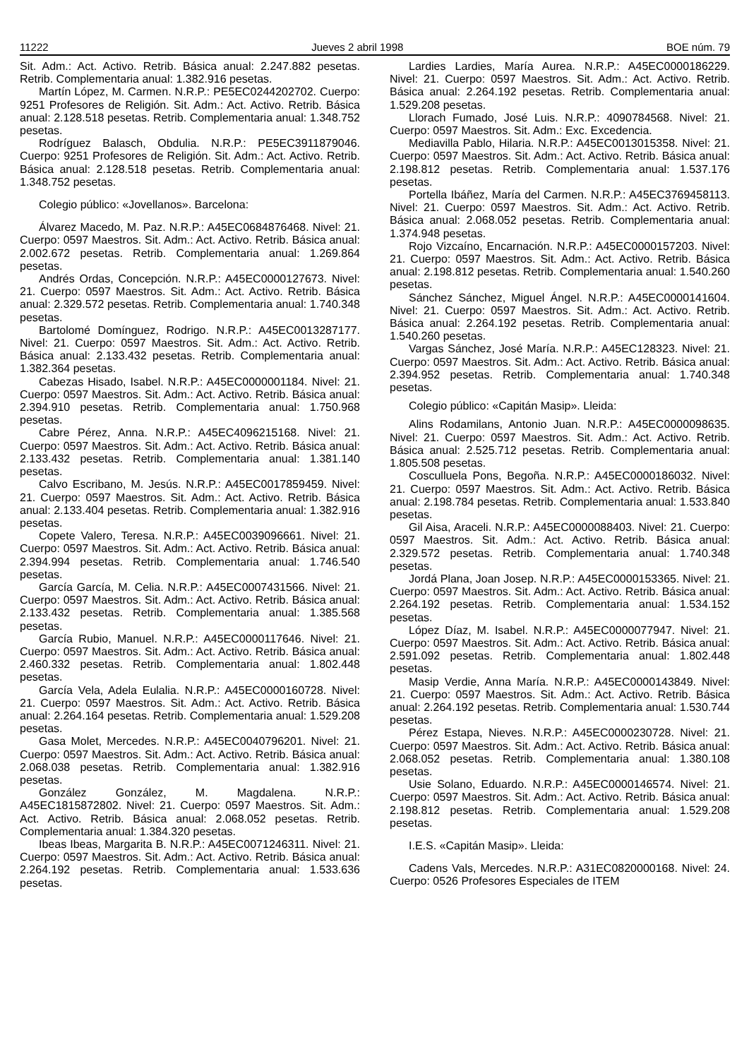11222 Jueves 2 abril 1998 BOE núm. 79
Sit. Adm.: Act. Activo. Retrib. Básica anual: 2.247.882 pesetas. Retrib. Complementaria anual: 1.382.916 pesetas.
Martín López, M. Carmen. N.R.P.: PE5EC0244202702. Cuerpo: 9251 Profesores de Religión. Sit. Adm.: Act. Activo. Retrib. Básica anual: 2.128.518 pesetas. Retrib. Complementaria anual: 1.348.752 pesetas.
Rodríguez Balasch, Obdulia. N.R.P.: PE5EC3911879046. Cuerpo: 9251 Profesores de Religión. Sit. Adm.: Act. Activo. Retrib. Básica anual: 2.128.518 pesetas. Retrib. Complementaria anual: 1.348.752 pesetas.
Colegio público: «Jovellanos». Barcelona:
Álvarez Macedo, M. Paz. N.R.P.: A45EC0684876468. Nivel: 21. Cuerpo: 0597 Maestros. Sit. Adm.: Act. Activo. Retrib. Básica anual: 2.002.672 pesetas. Retrib. Complementaria anual: 1.269.864 pesetas.
Andrés Ordas, Concepción. N.R.P.: A45EC0000127673. Nivel: 21. Cuerpo: 0597 Maestros. Sit. Adm.: Act. Activo. Retrib. Básica anual: 2.329.572 pesetas. Retrib. Complementaria anual: 1.740.348 pesetas.
Bartolomé Domínguez, Rodrigo. N.R.P.: A45EC0013287177. Nivel: 21. Cuerpo: 0597 Maestros. Sit. Adm.: Act. Activo. Retrib. Básica anual: 2.133.432 pesetas. Retrib. Complementaria anual: 1.382.364 pesetas.
Cabezas Hisado, Isabel. N.R.P.: A45EC0000001184. Nivel: 21. Cuerpo: 0597 Maestros. Sit. Adm.: Act. Activo. Retrib. Básica anual: 2.394.910 pesetas. Retrib. Complementaria anual: 1.750.968 pesetas.
Cabre Pérez, Anna. N.R.P.: A45EC4096215168. Nivel: 21. Cuerpo: 0597 Maestros. Sit. Adm.: Act. Activo. Retrib. Básica anual: 2.133.432 pesetas. Retrib. Complementaria anual: 1.381.140 pesetas.
Calvo Escribano, M. Jesús. N.R.P.: A45EC0017859459. Nivel: 21. Cuerpo: 0597 Maestros. Sit. Adm.: Act. Activo. Retrib. Básica anual: 2.133.404 pesetas. Retrib. Complementaria anual: 1.382.916 pesetas.
Copete Valero, Teresa. N.R.P.: A45EC0039096661. Nivel: 21. Cuerpo: 0597 Maestros. Sit. Adm.: Act. Activo. Retrib. Básica anual: 2.394.994 pesetas. Retrib. Complementaria anual: 1.746.540 pesetas.
García García, M. Celia. N.R.P.: A45EC0007431566. Nivel: 21. Cuerpo: 0597 Maestros. Sit. Adm.: Act. Activo. Retrib. Básica anual: 2.133.432 pesetas. Retrib. Complementaria anual: 1.385.568 pesetas.
García Rubio, Manuel. N.R.P.: A45EC0000117646. Nivel: 21. Cuerpo: 0597 Maestros. Sit. Adm.: Act. Activo. Retrib. Básica anual: 2.460.332 pesetas. Retrib. Complementaria anual: 1.802.448 pesetas.
García Vela, Adela Eulalia. N.R.P.: A45EC0000160728. Nivel: 21. Cuerpo: 0597 Maestros. Sit. Adm.: Act. Activo. Retrib. Básica anual: 2.264.164 pesetas. Retrib. Complementaria anual: 1.529.208 pesetas.
Gasa Molet, Mercedes. N.R.P.: A45EC0040796201. Nivel: 21. Cuerpo: 0597 Maestros. Sit. Adm.: Act. Activo. Retrib. Básica anual: 2.068.038 pesetas. Retrib. Complementaria anual: 1.382.916 pesetas.
González González, M. Magdalena. N.R.P.: A45EC1815872802. Nivel: 21. Cuerpo: 0597 Maestros. Sit. Adm.: Act. Activo. Retrib. Básica anual: 2.068.052 pesetas. Retrib. Complementaria anual: 1.384.320 pesetas.
Ibeas Ibeas, Margarita B. N.R.P.: A45EC0071246311. Nivel: 21. Cuerpo: 0597 Maestros. Sit. Adm.: Act. Activo. Retrib. Básica anual: 2.264.192 pesetas. Retrib. Complementaria anual: 1.533.636 pesetas.
Lardies Lardies, María Aurea. N.R.P.: A45EC0000186229. Nivel: 21. Cuerpo: 0597 Maestros. Sit. Adm.: Act. Activo. Retrib. Básica anual: 2.264.192 pesetas. Retrib. Complementaria anual: 1.529.208 pesetas.
Llorach Fumado, José Luis. N.R.P.: 4090784568. Nivel: 21. Cuerpo: 0597 Maestros. Sit. Adm.: Exc. Excedencia.
Mediavilla Pablo, Hilaria. N.R.P.: A45EC0013015358. Nivel: 21. Cuerpo: 0597 Maestros. Sit. Adm.: Act. Activo. Retrib. Básica anual: 2.198.812 pesetas. Retrib. Complementaria anual: 1.537.176 pesetas.
Portella Ibáñez, María del Carmen. N.R.P.: A45EC3769458113. Nivel: 21. Cuerpo: 0597 Maestros. Sit. Adm.: Act. Activo. Retrib. Básica anual: 2.068.052 pesetas. Retrib. Complementaria anual: 1.374.948 pesetas.
Rojo Vizcaíno, Encarnación. N.R.P.: A45EC0000157203. Nivel: 21. Cuerpo: 0597 Maestros. Sit. Adm.: Act. Activo. Retrib. Básica anual: 2.198.812 pesetas. Retrib. Complementaria anual: 1.540.260 pesetas.
Sánchez Sánchez, Miguel Ángel. N.R.P.: A45EC0000141604. Nivel: 21. Cuerpo: 0597 Maestros. Sit. Adm.: Act. Activo. Retrib. Básica anual: 2.264.192 pesetas. Retrib. Complementaria anual: 1.540.260 pesetas.
Vargas Sánchez, José María. N.R.P.: A45EC128323. Nivel: 21. Cuerpo: 0597 Maestros. Sit. Adm.: Act. Activo. Retrib. Básica anual: 2.394.952 pesetas. Retrib. Complementaria anual: 1.740.348 pesetas.
Colegio público: «Capitán Masip». Lleida:
Alins Rodamilans, Antonio Juan. N.R.P.: A45EC0000098635. Nivel: 21. Cuerpo: 0597 Maestros. Sit. Adm.: Act. Activo. Retrib. Básica anual: 2.525.712 pesetas. Retrib. Complementaria anual: 1.805.508 pesetas.
Cosculluela Pons, Begoña. N.R.P.: A45EC0000186032. Nivel: 21. Cuerpo: 0597 Maestros. Sit. Adm.: Act. Activo. Retrib. Básica anual: 2.198.784 pesetas. Retrib. Complementaria anual: 1.533.840 pesetas.
Gil Aisa, Araceli. N.R.P.: A45EC0000088403. Nivel: 21. Cuerpo: 0597 Maestros. Sit. Adm.: Act. Activo. Retrib. Básica anual: 2.329.572 pesetas. Retrib. Complementaria anual: 1.740.348 pesetas.
Jordá Plana, Joan Josep. N.R.P.: A45EC0000153365. Nivel: 21. Cuerpo: 0597 Maestros. Sit. Adm.: Act. Activo. Retrib. Básica anual: 2.264.192 pesetas. Retrib. Complementaria anual: 1.534.152 pesetas.
López Díaz, M. Isabel. N.R.P.: A45EC0000077947. Nivel: 21. Cuerpo: 0597 Maestros. Sit. Adm.: Act. Activo. Retrib. Básica anual: 2.591.092 pesetas. Retrib. Complementaria anual: 1.802.448 pesetas.
Masip Verdie, Anna María. N.R.P.: A45EC0000143849. Nivel: 21. Cuerpo: 0597 Maestros. Sit. Adm.: Act. Activo. Retrib. Básica anual: 2.264.192 pesetas. Retrib. Complementaria anual: 1.530.744 pesetas.
Pérez Estapa, Nieves. N.R.P.: A45EC0000230728. Nivel: 21. Cuerpo: 0597 Maestros. Sit. Adm.: Act. Activo. Retrib. Básica anual: 2.068.052 pesetas. Retrib. Complementaria anual: 1.380.108 pesetas.
Usie Solano, Eduardo. N.R.P.: A45EC0000146574. Nivel: 21. Cuerpo: 0597 Maestros. Sit. Adm.: Act. Activo. Retrib. Básica anual: 2.198.812 pesetas. Retrib. Complementaria anual: 1.529.208 pesetas.
I.E.S. «Capitán Masip». Lleida:
Cadens Vals, Mercedes. N.R.P.: A31EC0820000168. Nivel: 24. Cuerpo: 0526 Profesores Especiales de ITEM